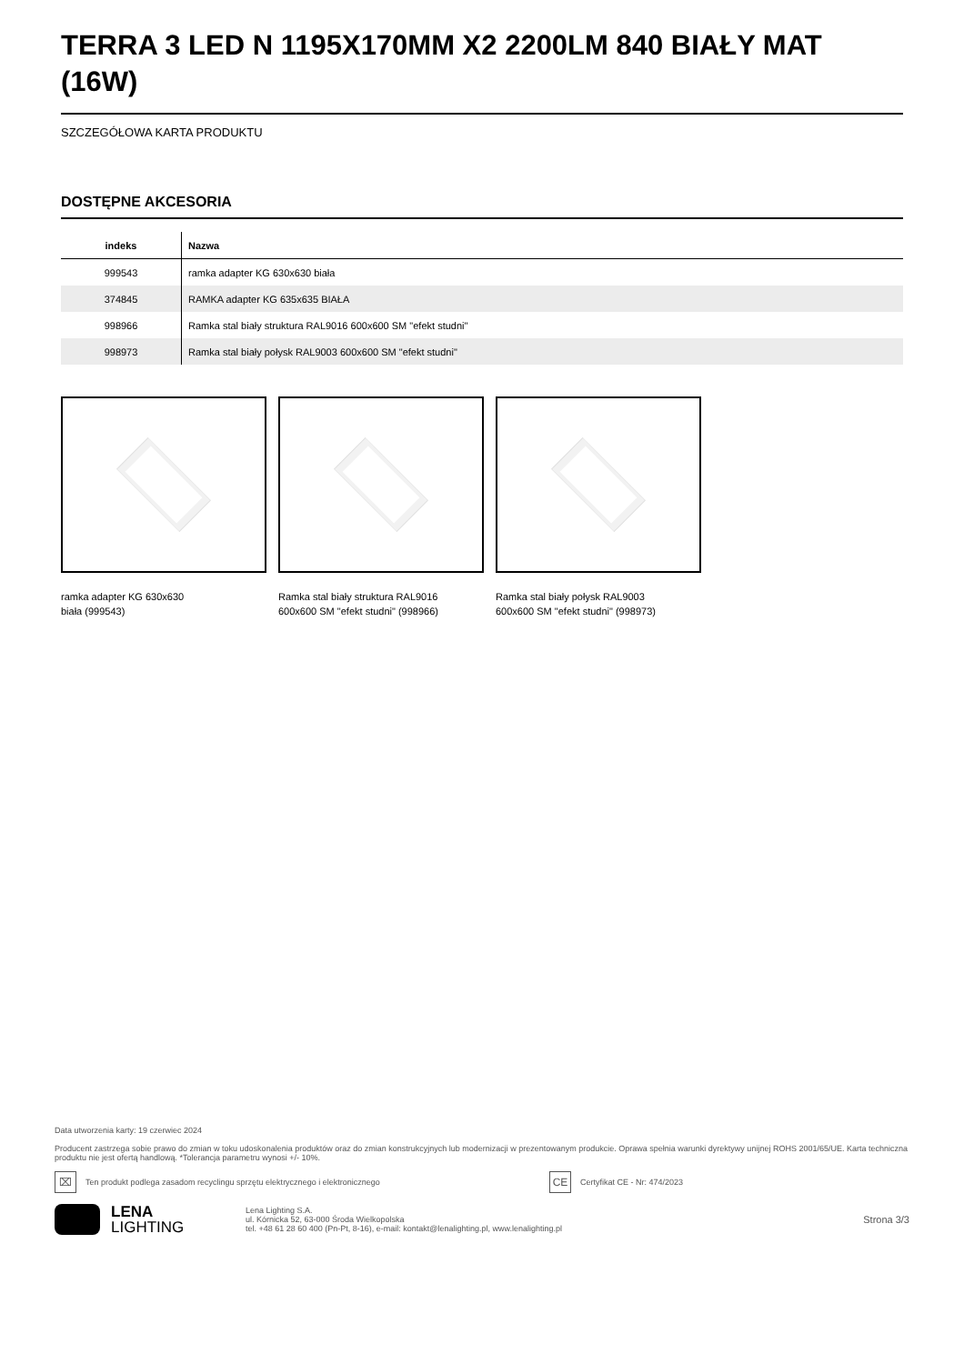TERRA 3 LED N 1195X170MM X2 2200LM 840 BIAŁY MAT (16W)
SZCZEGÓŁOWA KARTA PRODUKTU
DOSTĘPNE AKCESORIA
| indeks | Nazwa |
| --- | --- |
| 999543 | ramka adapter KG 630x630 biała |
| 374845 | RAMKA adapter KG 635x635 BIAŁA |
| 998966 | Ramka stal biały struktura RAL9016 600x600 SM "efekt studni" |
| 998973 | Ramka stal biały połysk RAL9003 600x600 SM "efekt studni" |
ramka adapter KG 630x630
biała (999543)
Ramka stal biały struktura RAL9016
600x600 SM "efekt studni" (998966)
Ramka stal biały połysk RAL9003
600x600 SM "efekt studni" (998973)
Data utworzenia karty: 19 czerwiec 2024
Producent zastrzega sobie prawo do zmian w toku udoskonalenia produktów oraz do zmian konstrukcyjnych lub modernizacji w prezentowanym produkcie. Oprawa spełnia warunki dyrektywy unijnej ROHS 2001/65/UE. Karta techniczna produktu nie jest ofertą handlową. *Tolerancja parametru wynosi +/- 10%.
⌧ Ten produkt podlega zasadom recyclingu sprzętu elektrycznego i elektronicznego CE Certyfikat CE - Nr: 474/2023
LENA
LIGHTING
Lena Lighting S.A.
ul. Kórnicka 52, 63-000 Środa Wielkopolska
tel. +48 61 28 60 400 (Pn-Pt, 8-16), e-mail: kontakt@lenalighting.pl, www.lenalighting.pl
Strona 3/3